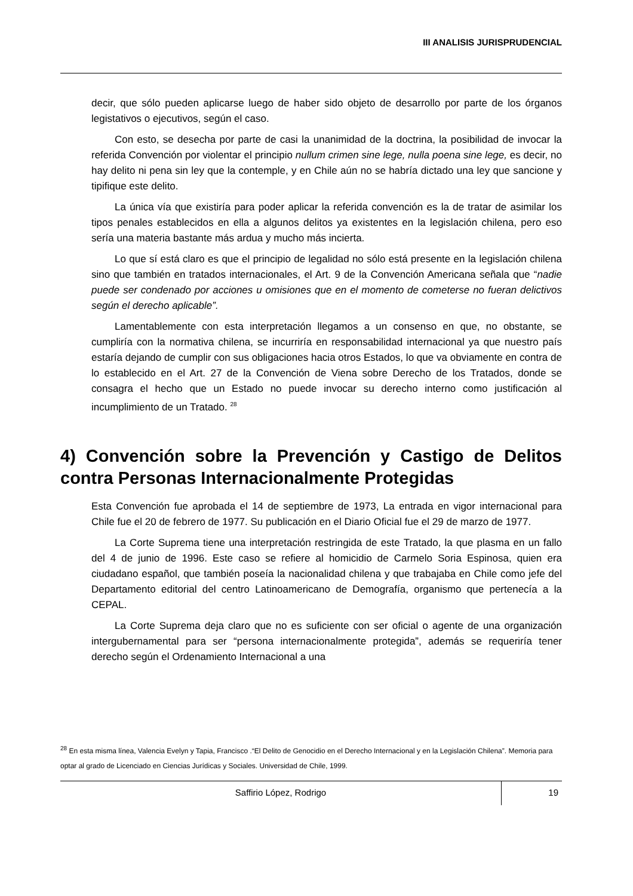III ANALISIS JURISPRUDENCIAL
decir, que sólo pueden aplicarse luego de haber sido objeto de desarrollo por parte de los órganos legistativos o ejecutivos, según el caso.
Con esto, se desecha por parte de casi la unanimidad de la doctrina, la posibilidad de invocar la referida Convención por violentar el principio nullum crimen sine lege, nulla poena sine lege, es decir, no hay delito ni pena sin ley que la contemple, y en Chile aún no se habría dictado una ley que sancione y tipifique este delito.
La única vía que existiría para poder aplicar la referida convención es la de tratar de asimilar los tipos penales establecidos en ella a algunos delitos ya existentes en la legislación chilena, pero eso sería una materia bastante más ardua y mucho más incierta.
Lo que sí está claro es que el principio de legalidad no sólo está presente en la legislación chilena sino que también en tratados internacionales, el Art. 9 de la Convención Americana señala que “nadie puede ser condenado por acciones u omisiones que en el momento de cometerse no fueran delictivos según el derecho aplicable”.
Lamentablemente con esta interpretación llegamos a un consenso en que, no obstante, se cumpliría con la normativa chilena, se incurriría en responsabilidad internacional ya que nuestro país estaría dejando de cumplir con sus obligaciones hacia otros Estados, lo que va obviamente en contra de lo establecido en el Art. 27 de la Convención de Viena sobre Derecho de los Tratados, donde se consagra el hecho que un Estado no puede invocar su derecho interno como justificación al incumplimiento de un Tratado. <sup>28</sup>
4) Convención sobre la Prevención y Castigo de Delitos contra Personas Internacionalmente Protegidas
Esta Convención fue aprobada el 14 de septiembre de 1973, La entrada en vigor internacional para Chile fue el 20 de febrero de 1977. Su publicación en el Diario Oficial fue el 29 de marzo de 1977.
La Corte Suprema tiene una interpretación restringida de este Tratado, la que plasma en un fallo del 4 de junio de 1996. Este caso se refiere al homicidio de Carmelo Soria Espinosa, quien era ciudadano español, que también poseía la nacionalidad chilena y que trabajaba en Chile como jefe del Departamento editorial del centro Latinoamericano de Demografía, organismo que pertenecía a la CEPAL.
La Corte Suprema deja claro que no es suficiente con ser oficial o agente de una organización intergubernamental para ser “persona internacionalmente protegida”, además se requeriría tener derecho según el Ordenamiento Internacional a una
<sup>28</sup> En esta misma línea, Valencia Evelyn y Tapia, Francisco .“El Delito de Genocidio en el Derecho Internacional y en la Legislación Chilena”. Memoria para optar al grado de Licenciado en Ciencias Jurídicas y Sociales. Universidad de Chile, 1999.
Saffirio López, Rodrigo
19